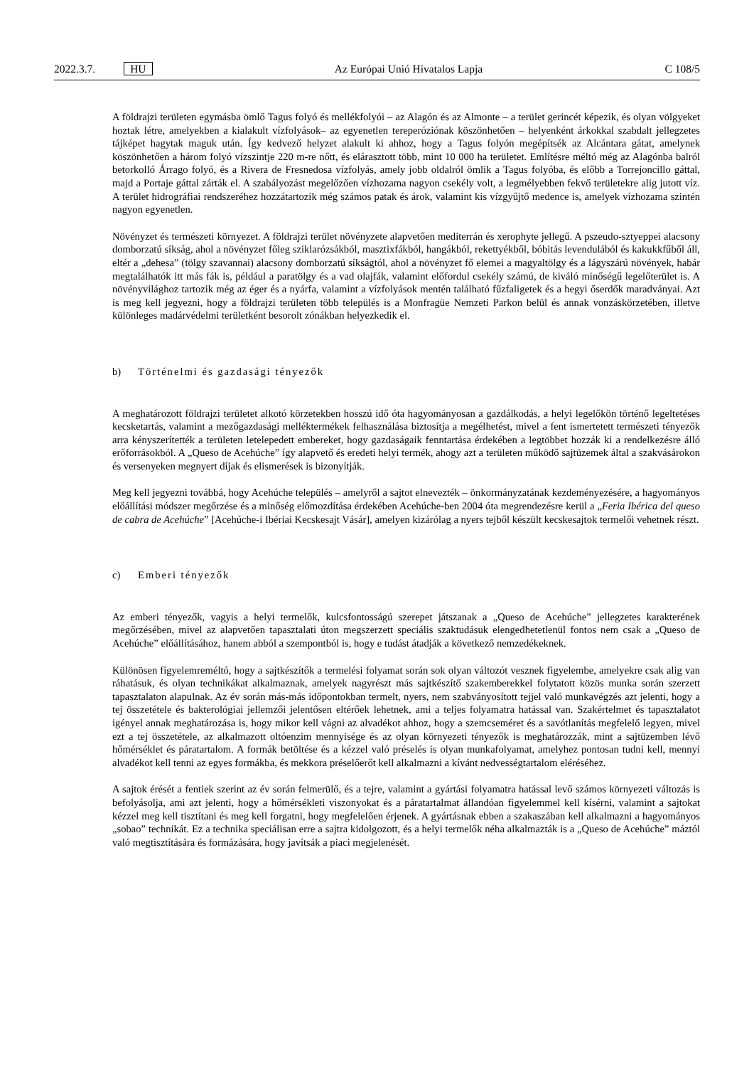2022.3.7. HU Az Európai Unió Hivatalos Lapja C 108/5
A földrajzi területen egymásba ömlő Tagus folyó és mellékfolyói – az Alagón és az Almonte – a terület gerincét képezik, és olyan völgyeket hoztak létre, amelyekben a kialakult vízfolyások– az egyenetlen tereperóziónak köszönhetően – helyenként árkokkal szabdalt jellegzetes tájképet hagytak maguk után. Így kedvező helyzet alakult ki ahhoz, hogy a Tagus folyón megépítsék az Alcántara gátat, amelynek köszönhetően a három folyó vízszintje 220 m-re nőtt, és elárasztott több, mint 10 000 ha területet. Említésre méltó még az Alagónba balról betorkolló Árrago folyó, és a Rivera de Fresnedosa vízfolyás, amely jobb oldalról ömlik a Tagus folyóba, és előbb a Torrejoncillo gáttal, majd a Portaje gáttal zárták el. A szabályozást megelőzően vízhozama nagyon csekély volt, a legmélyebben fekvő területekre alig jutott víz. A terület hidrográfiai rendszeréhez hozzátartozik még számos patak és árok, valamint kis vízgyűjtő medence is, amelyek vízhozama szintén nagyon egyenetlen.
Növényzet és természeti környezet. A földrajzi terület növényzete alapvetően mediterrán és xerophyte jellegű. A pszeudo-sztyeppei alacsony domborzatú síkság, ahol a növényzet főleg sziklarózsákból, masztixfákból, hangákból, rekettyékből, bóbitás levendulából és kakukkfűből áll, eltér a „dehesa” (tölgy szavannai) alacsony domborzatú síkságtól, ahol a növényzet fő elemei a magyaltölgy és a lágyszárú növények, habár megtalálhatók itt más fák is, például a paratölgy és a vad olajfák, valamint előfordul csekély számú, de kiváló minőségű legelőterület is. A növényvilághoz tartozik még az éger és a nyárfa, valamint a vízfolyások mentén található fűzfaligetek és a hegyi őserdők maradványai. Azt is meg kell jegyezni, hogy a földrajzi területen több település is a Monfragüe Nemzeti Parkon belül és annak vonzáskörzetében, illetve különleges madárvédelmi területként besorolt zónákban helyezkedik el.
b) Történelmi és gazdasági tényezők
A meghatározott földrajzi területet alkotó körzetekben hosszú idő óta hagyományosan a gazdálkodás, a helyi legelőkön történő legeltetéses kecsketartás, valamint a mezőgazdasági melléktermékek felhasználása biztosítja a megélhetést, mivel a fent ismertetett természeti tényezők arra kényszerítették a területen letelepedett embereket, hogy gazdaságaik fenntartása érdekében a legtöbbet hozzák ki a rendelkezésre álló erőforrásokból. A „Queso de Acehúche” így alapvető és eredeti helyi termék, ahogy azt a területen működő sajtüzemek által a szakvásárokon és versenyeken megnyert díjak és elismerések is bizonyítják.
Meg kell jegyezni továbbá, hogy Acehúche település – amelyről a sajtot elnevezték – önkormányzatának kezdeményezésére, a hagyományos előállítási módszer megőrzése és a minőség előmozdítása érdekében Acehúche-ben 2004 óta megrendezésre kerül a „Feria Ibérica del queso de cabra de Acehúche” [Acehúche-i Ibériai Kecskesajt Vásár], amelyen kizárólag a nyers tejből készült kecskesajtok termelői vehetnek részt.
c) Emberi tényezők
Az emberi tényezők, vagyis a helyi termelők, kulcsfontosságú szerepet játszanak a „Queso de Acehúche” jellegzetes karakterének megőrzésében, mivel az alapvetően tapasztalati úton megszerzett speciális szaktudásuk elengedhetetlenül fontos nem csak a „Queso de Acehúche” előállításához, hanem abból a szempontból is, hogy e tudást átadják a következő nemzedékeknek.
Különösen figyelemreméltó, hogy a sajtkészítők a termelési folyamat során sok olyan változót vesznek figyelembe, amelyekre csak alig van ráhatásuk, és olyan technikákat alkalmaznak, amelyek nagyrészt más sajtkészítő szakemberekkel folytatott közös munka során szerzett tapasztalaton alapulnak. Az év során más-más időpontokban termelt, nyers, nem szabványosított tejjel való munkavégzés azt jelenti, hogy a tej összetétele és bakterológiai jellemzői jelentősen eltérőek lehetnek, ami a teljes folyamatra hatással van. Szakértelmet és tapasztalatot igényel annak meghatározása is, hogy mikor kell vágni az alvadékot ahhoz, hogy a szemcseméret és a savótlanítás megfelelő legyen, mivel ezt a tej összetétele, az alkalmazott oltóenzim mennyisége és az olyan környezeti tényezők is meghatározzák, mint a sajtüzemben lévő hőmérséklet és páratartalom. A formák betöltése és a kézzel való préselés is olyan munkafolyamat, amelyhez pontosan tudni kell, mennyi alvadékot kell tenni az egyes formákba, és mekkora préselőerőt kell alkalmazni a kívánt nedvességtartalom eléréséhez.
A sajtok érését a fentiek szerint az év során felmerülő, és a tejre, valamint a gyártási folyamatra hatással levő számos környezeti változás is befolyásolja, ami azt jelenti, hogy a hőmérsékleti viszonyokat és a páratartalmat állandóan figyelemmel kell kísérni, valamint a sajtokat kézzel meg kell tisztítani és meg kell forgatni, hogy megfelelően érjenek. A gyártásnak ebben a szakaszában kell alkalmazni a hagyományos „sobao” technikát. Ez a technika speciálisan erre a sajtra kidolgozott, és a helyi termelők néha alkalmazták is a „Queso de Acehúche” máztól való megtisztítására és formázására, hogy javítsák a piaci megjelenését.